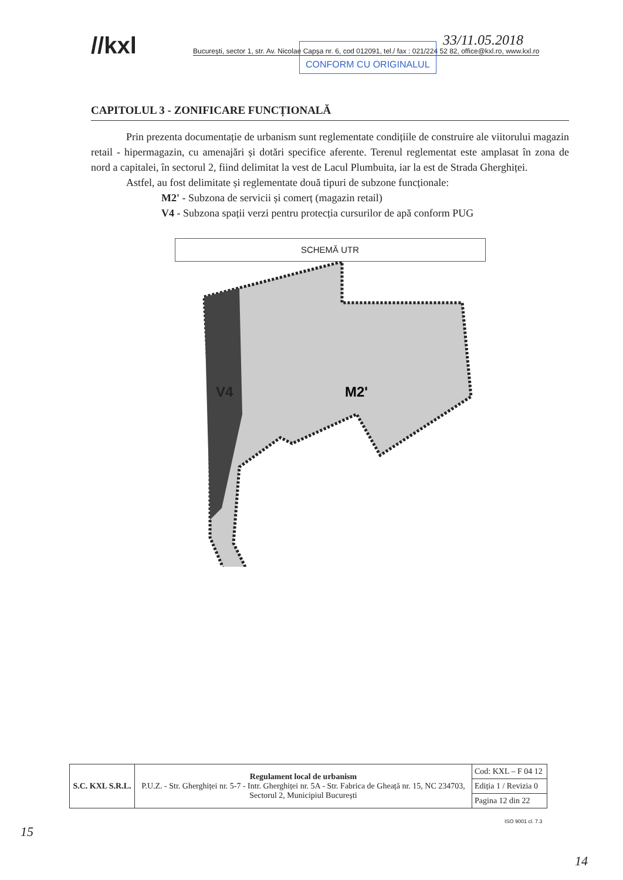//kxl București, sector 1, str. Av. Nicolae Capșa nr. 6, cod 012091, tel./ fax : 021/224 52 82, office@kxl.ro, www.kxl.ro
CONFORM CU ORIGINALUL 33/11.05.2018
CAPITOLUL 3 - ZONIFICARE FUNCȚIONALĂ
Prin prezenta documentație de urbanism sunt reglementate condițiile de construire ale viitorului magazin retail - hipermagazin, cu amenajări și dotări specifice aferente. Terenul reglementat este amplasat în zona de nord a capitalei, în sectorul 2, fiind delimitat la vest de Lacul Plumbuita, iar la est de Strada Gherghiței.
Astfel, au fost delimitate și reglementate două tipuri de subzone funcționale:
M2' - Subzona de servicii și comerț (magazin retail)
V4 - Subzona spații verzi pentru protecția cursurilor de apă conform PUG
SCHEMĂ UTR
V4
M2'
| S.C. KXL S.R.L. | Regulament local de urbanism P.U.Z. - Str. Gherghiței nr. 5-7 - Intr. Gherghiței nr. 5A - Str. Fabrica de Gheață nr. 15, NC 234703, Sectorul 2, Municipiul București | Cod: KXL – F 04 12 |
| | | Ediția 1 / Revizia 0 |
| | | Pagina 12 din 22 |
ISO 9001 cl. 7.3
15
14